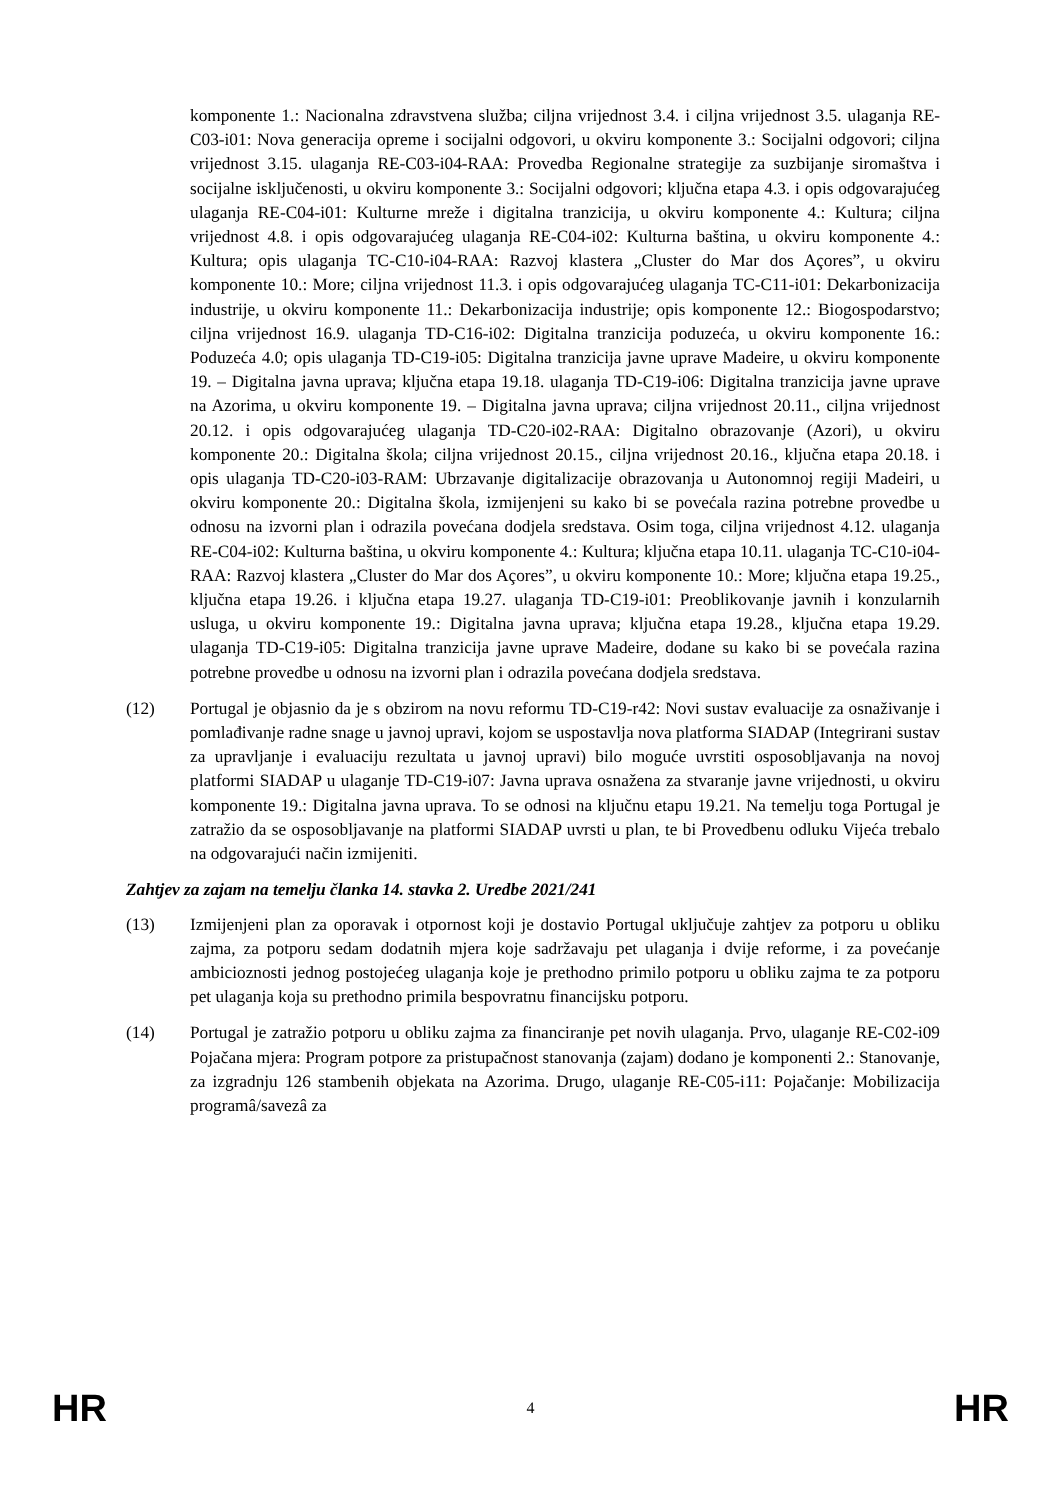komponente 1.: Nacionalna zdravstvena služba; ciljna vrijednost 3.4. i ciljna vrijednost 3.5. ulaganja RE-C03-i01: Nova generacija opreme i socijalni odgovori, u okviru komponente 3.: Socijalni odgovori; ciljna vrijednost 3.15. ulaganja RE-C03-i04-RAA: Provedba Regionalne strategije za suzbijanje siromaštva i socijalne isključenosti, u okviru komponente 3.: Socijalni odgovori; ključna etapa 4.3. i opis odgovarajućeg ulaganja RE-C04-i01: Kulturne mreže i digitalna tranzicija, u okviru komponente 4.: Kultura; ciljna vrijednost 4.8. i opis odgovarajućeg ulaganja RE-C04-i02: Kulturna baština, u okviru komponente 4.: Kultura; opis ulaganja TC-C10-i04-RAA: Razvoj klastera „Cluster do Mar dos Açores”, u okviru komponente 10.: More; ciljna vrijednost 11.3. i opis odgovarajućeg ulaganja TC-C11-i01: Dekarbonizacija industrije, u okviru komponente 11.: Dekarbonizacija industrije; opis komponente 12.: Biogospodarstvo; ciljna vrijednost 16.9. ulaganja TD-C16-i02: Digitalna tranzicija poduzeća, u okviru komponente 16.: Poduzeća 4.0; opis ulaganja TD-C19-i05: Digitalna tranzicija javne uprave Madeire, u okviru komponente 19. – Digitalna javna uprava; ključna etapa 19.18. ulaganja TD-C19-i06: Digitalna tranzicija javne uprave na Azorima, u okviru komponente 19. – Digitalna javna uprava; ciljna vrijednost 20.11., ciljna vrijednost 20.12. i opis odgovarajućeg ulaganja TD-C20-i02-RAA: Digitalno obrazovanje (Azori), u okviru komponente 20.: Digitalna škola; ciljna vrijednost 20.15., ciljna vrijednost 20.16., ključna etapa 20.18. i opis ulaganja TD-C20-i03-RAM: Ubrzavanje digitalizacije obrazovanja u Autonomnoj regiji Madeiri, u okviru komponente 20.: Digitalna škola, izmijenjeni su kako bi se povećala razina potrebne provedbe u odnosu na izvorni plan i odrazila povećana dodjela sredstava. Osim toga, ciljna vrijednost 4.12. ulaganja RE-C04-i02: Kulturna baština, u okviru komponente 4.: Kultura; ključna etapa 10.11. ulaganja TC-C10-i04-RAA: Razvoj klastera „Cluster do Mar dos Açores”, u okviru komponente 10.: More; ključna etapa 19.25., ključna etapa 19.26. i ključna etapa 19.27. ulaganja TD-C19-i01: Preoblikovanje javnih i konzularnih usluga, u okviru komponente 19.: Digitalna javna uprava; ključna etapa 19.28., ključna etapa 19.29. ulaganja TD-C19-i05: Digitalna tranzicija javne uprave Madeire, dodane su kako bi se povećala razina potrebne provedbe u odnosu na izvorni plan i odrazila povećana dodjela sredstava.
(12) Portugal je objasnio da je s obzirom na novu reformu TD-C19-r42: Novi sustav evaluacije za osnaživanje i pomlađivanje radne snage u javnoj upravi, kojom se uspostavlja nova platforma SIADAP (Integrirani sustav za upravljanje i evaluaciju rezultata u javnoj upravi) bilo moguće uvrstiti osposobljavanja na novoj platformi SIADAP u ulaganje TD-C19-i07: Javna uprava osnažena za stvaranje javne vrijednosti, u okviru komponente 19.: Digitalna javna uprava. To se odnosi na ključnu etapu 19.21. Na temelju toga Portugal je zatražio da se osposobljavanje na platformi SIADAP uvrsti u plan, te bi Provedbenu odluku Vijeća trebalo na odgovarajući način izmijeniti.
Zahtjev za zajam na temelju članka 14. stavka 2. Uredbe 2021/241
(13) Izmijenjeni plan za oporavak i otpornost koji je dostavio Portugal uključuje zahtjev za potporu u obliku zajma, za potporu sedam dodatnih mjera koje sadržavaju pet ulaganja i dvije reforme, i za povećanje ambicioznosti jednog postojećeg ulaganja koje je prethodno primilo potporu u obliku zajma te za potporu pet ulaganja koja su prethodno primila bespovratnu financijsku potporu.
(14) Portugal je zatražio potporu u obliku zajma za financiranje pet novih ulaganja. Prvo, ulaganje RE-C02-i09 Pojačana mjera: Program potpore za pristupačnost stanovanja (zajam) dodano je komponenti 2.: Stanovanje, za izgradnju 126 stambenih objekata na Azorima. Drugo, ulaganje RE-C05-i11: Pojačanje: Mobilizacija programâ/savezâ za
HR 4 HR